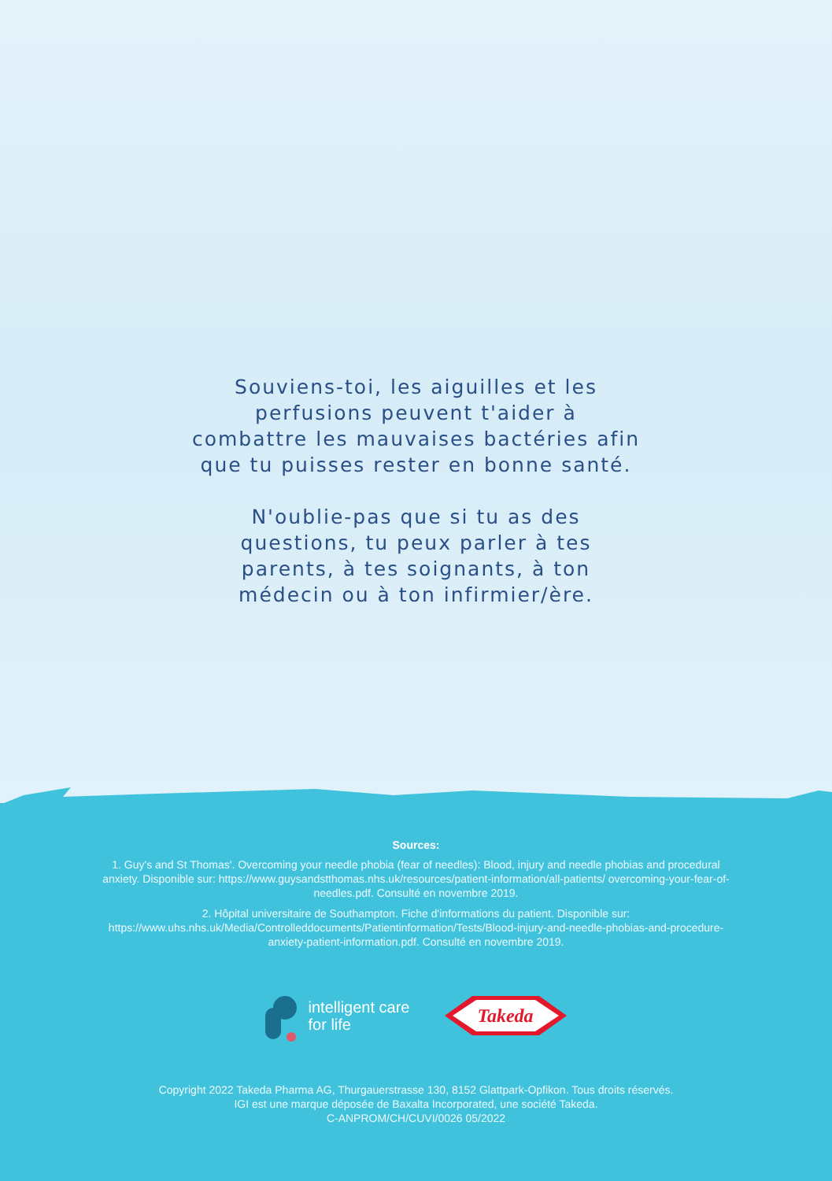Souviens-toi, les aiguilles et les
perfusions peuvent t'aider à
combattre les mauvaises bactéries afin
que tu puisses rester en bonne santé.
N'oublie-pas que si tu as des
questions, tu peux parler à tes
parents, à tes soignants, à ton
médecin ou à ton infirmier/ère.
Sources:
1. Guy's and St Thomas'. Overcoming your needle phobia (fear of needles): Blood, injury and needle phobias and procedural anxiety. Disponible sur: https://www.guysandstthomas.nhs.uk/resources/patient-information/all-patients/ overcoming-your-fear-of-needles.pdf. Consulté en novembre 2019.
2. Hôpital universitaire de Southampton. Fiche d'informations du patient. Disponible sur: https://www.uhs.nhs.uk/Media/Controlleddocuments/Patientinformation/Tests/Blood-injury-and-needle-phobias-and-procedure-anxiety-patient-information.pdf. Consulté en novembre 2019.
intelligent care
for life
Takeda
Copyright 2022 Takeda Pharma AG, Thurgauerstrasse 130, 8152 Glattpark-Opfikon. Tous droits réservés.
IGI est une marque déposée de Baxalta Incorporated, une société Takeda.
C-ANPROM/CH/CUVI/0026 05/2022